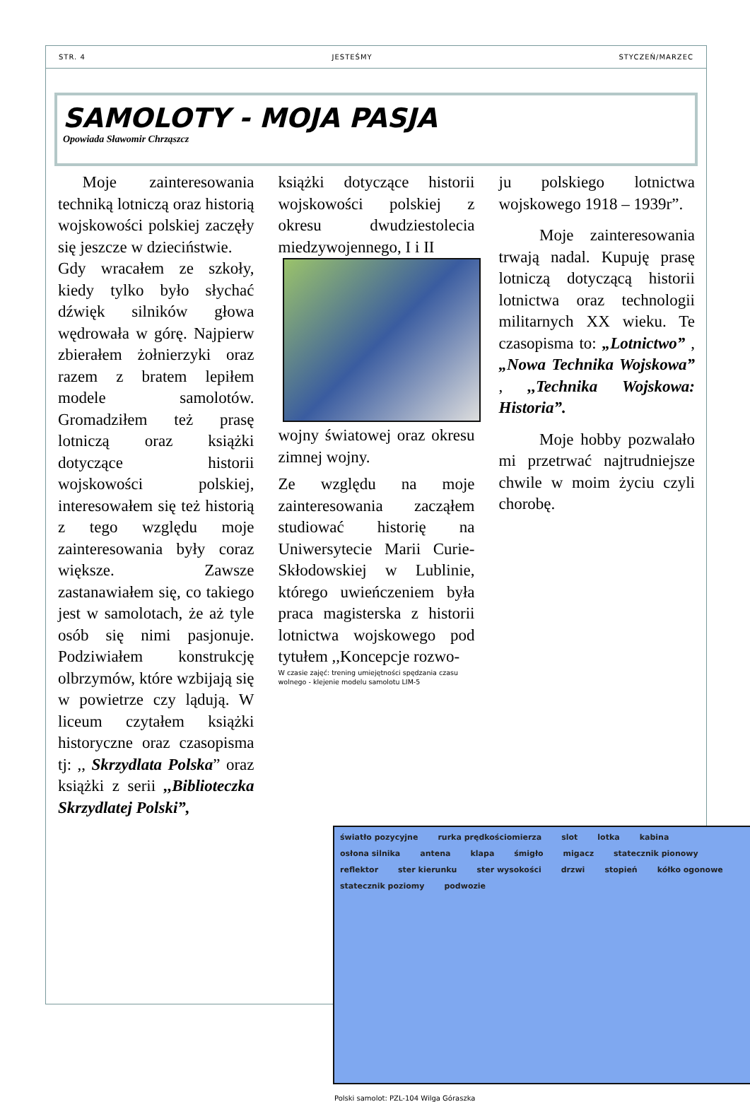STR. 4 JESTEŚMY STYCZEŃ/MARZEC
SAMOLOTY - MOJA PASJA
Opowiada Sławomir Chrząszcz
  Moje zainteresowania techniką lotniczą oraz historią wojskowości polskiej zaczęły się jeszcze w dzieciństwie.
Gdy wracałem ze szkoły, kiedy tylko było słychać dźwięk silników głowa wędrowała w górę. Najpierw zbierałem żołnierzyki oraz razem z bratem lepiłem modele samolotów. Gromadziłem też prasę lotniczą oraz książki dotyczące historii wojskowości polskiej, interesowałem się też historią z tego względu moje zainteresowania były coraz większe. Zawsze zastanawiałem się, co takiego jest w samolotach, że aż tyle osób się nimi pasjonuje. Podziwiałem konstrukcję olbrzymów, które wzbijają się w powietrze czy lądują. W liceum czytałem książki historyczne oraz czasopisma tj: ,, Skrzydlata Polska” oraz książki z serii ,,Biblioteczka Skrzydlatej Polski”,
książki dotyczące historii wojskowości polskiej z okresu dwudziestolecia miedzywojennego, I i II
wojny światowej oraz okresu zimnej wojny.
Ze względu na moje zainteresowania zacząłem studiować historię na Uniwersytecie Marii Curie-Skłodowskiej w Lublinie, którego uwieńczeniem była praca magisterska z historii lotnictwa wojskowego pod tytułem ,,Koncepcje rozwo-
W czasie zajęć: trening umiejętności spędzania czasu wolnego - klejenie modelu samolotu LIM-5
ju polskiego lotnictwa wojskowego 1918 – 1939r”.
   Moje zainteresowania trwają nadal. Kupuję prasę lotniczą dotyczącą historii lotnictwa oraz technologii militarnych XX wieku. Te czasopisma to: „Lotnictwo” , „Nowa Technika Wojskowa” , ,,Technika Wojskowa: Historia”.
   Moje hobby pozwalało mi przetrwać najtrudniejsze chwile w moim życiu czyli chorobę.
światło pozycyjne rurka prędkościomierza slot lotka kabina osłona silnika antena klapa śmigło migacz statecznik pionowy reflektor ster kierunku ster wysokości drzwi stopień kółko ogonowe statecznik poziomy podwozie
Polski samolot: PZL-104 Wilga Góraszka